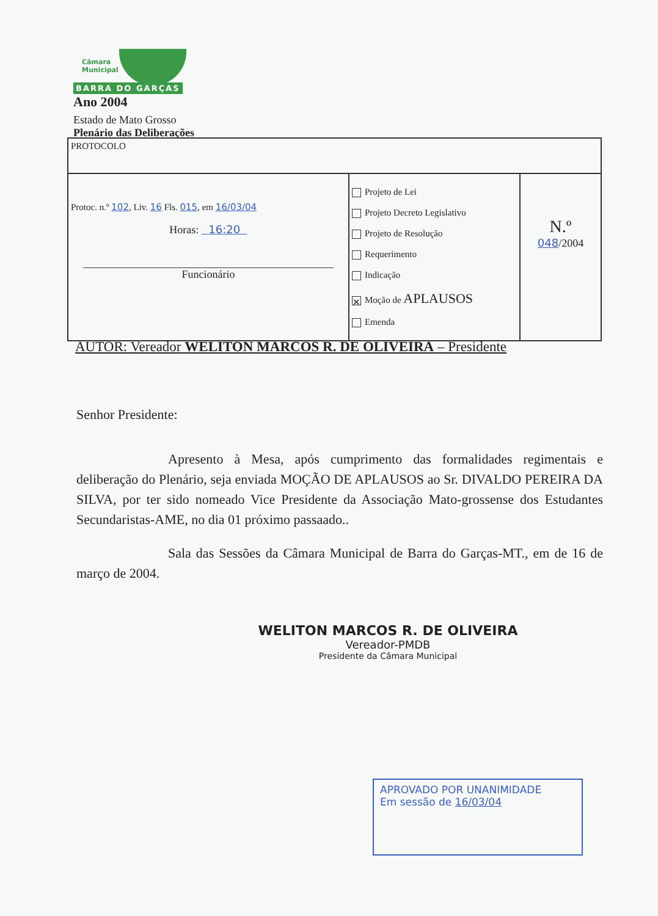Câmara
Municipal
BARRA DO GARÇAS Ano 2004
Estado de Mato Grosso
Plenário das Deliberações
| PROTOCOLO | | |
| Protoc. n.º 102 , Liv. 16 Fls. 015 , em 16/03/04 Horas: 16:20 Funcionário | Projeto de Lei Projeto Decreto Legislativo Projeto de Resolução Requerimento Indicação ✕ Moção de APLAUSOS Emenda | N.º 048 /2004 |
AUTOR: Vereador WELITON MARCOS R. DE OLIVEIRA – Presidente
Senhor Presidente:
Apresento à Mesa, após cumprimento das formalidades regimentais e deliberação do Plenário, seja enviada MOÇÃO DE APLAUSOS ao Sr. DIVALDO PEREIRA DA SILVA, por ter sido nomeado Vice Presidente da Associação Mato-grossense dos Estudantes Secundaristas-AME, no dia 01 próximo passaado..
Sala das Sessões da Câmara Municipal de Barra do Garças-MT., em de 16 de março de 2004.
WELITON MARCOS R. DE OLIVEIRA
Vereador-PMDB
Presidente da Câmara Municipal
APROVADO POR UNANIMIDADE
Em sessão de 16/03/04